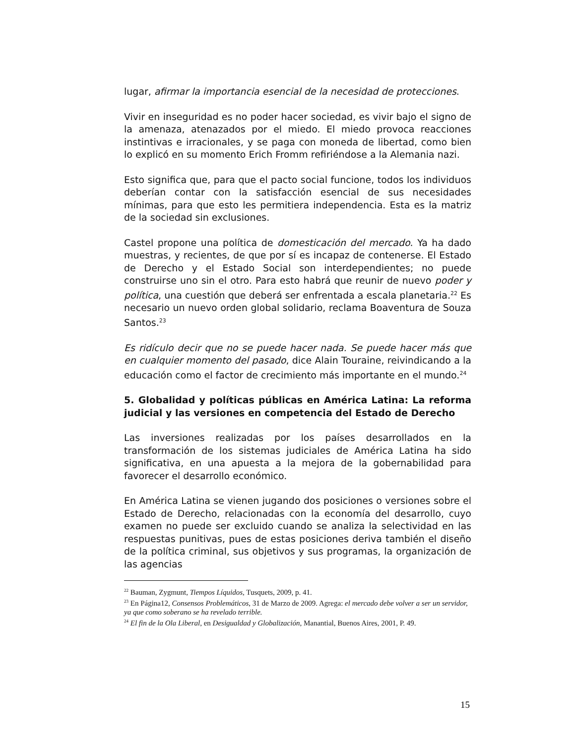lugar, afirmar la importancia esencial de la necesidad de protecciones.
Vivir en inseguridad es no poder hacer sociedad, es vivir bajo el signo de la amenaza, atenazados por el miedo. El miedo provoca reacciones instintivas e irracionales, y se paga con moneda de libertad, como bien lo explicó en su momento Erich Fromm refiriéndose a la Alemania nazi.
Esto significa que, para que el pacto social funcione, todos los individuos deberían contar con la satisfacción esencial de sus necesidades mínimas, para que esto les permitiera independencia. Esta es la matriz de la sociedad sin exclusiones.
Castel propone una política de domesticación del mercado. Ya ha dado muestras, y recientes, de que por sí es incapaz de contenerse. El Estado de Derecho y el Estado Social son interdependientes; no puede construirse uno sin el otro. Para esto habrá que reunir de nuevo poder y política, una cuestión que deberá ser enfrentada a escala planetaria.<sup>22</sup> Es necesario un nuevo orden global solidario, reclama Boaventura de Souza Santos.<sup>23</sup>
Es ridículo decir que no se puede hacer nada. Se puede hacer más que en cualquier momento del pasado, dice Alain Touraine, reivindicando a la educación como el factor de crecimiento más importante en el mundo.<sup>24</sup>
5. Globalidad y políticas públicas en América Latina: La reforma judicial y las versiones en competencia del Estado de Derecho
Las inversiones realizadas por los países desarrollados en la transformación de los sistemas judiciales de América Latina ha sido significativa, en una apuesta a la mejora de la gobernabilidad para favorecer el desarrollo económico.
En América Latina se vienen jugando dos posiciones o versiones sobre el Estado de Derecho, relacionadas con la economía del desarrollo, cuyo examen no puede ser excluido cuando se analiza la selectividad en las respuestas punitivas, pues de estas posiciones deriva también el diseño de la política criminal, sus objetivos y sus programas, la organización de las agencias
<sup>22</sup> Bauman, Zygmunt, Tiempos Líquidos, Tusquets, 2009, p. 41.
<sup>23</sup> En Página12, Consensos Problemáticos, 31 de Marzo de 2009. Agrega: el mercado debe volver a ser un servidor, ya que como soberano se ha revelado terrible.
<sup>24</sup> El fin de la Ola Liberal, en Desigualdad y Globalización, Manantial, Buenos Aires, 2001, P. 49.
15